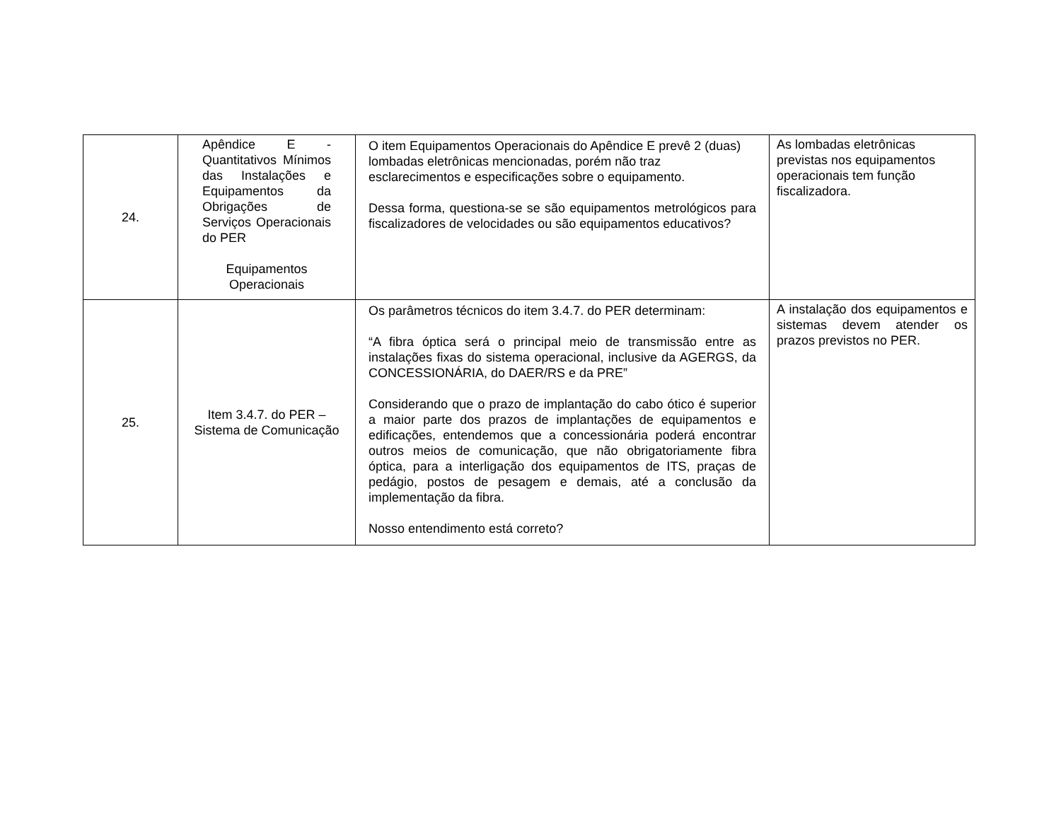| 24. | Apêndice E - Quantitativos Mínimos das Instalações e Equipamentos da Obrigações de Serviços Operacionais do PER Equipamentos Operacionais | O item Equipamentos Operacionais do Apêndice E prevê 2 (duas) lombadas eletrônicas mencionadas, porém não traz esclarecimentos e especificações sobre o equipamento. Dessa forma, questiona-se se são equipamentos metrológicos para fiscalizadores de velocidades ou são equipamentos educativos? | As lombadas eletrônicas previstas nos equipamentos operacionais tem função fiscalizadora. |
| 25. | Item 3.4.7. do PER – Sistema de Comunicação | Os parâmetros técnicos do item 3.4.7. do PER determinam: “A fibra óptica será o principal meio de transmissão entre as instalações fixas do sistema operacional, inclusive da AGERGS, da CONCESSIONÁRIA, do DAER/RS e da PRE” Considerando que o prazo de implantação do cabo ótico é superior a maior parte dos prazos de implantações de equipamentos e edificações, entendemos que a concessionária poderá encontrar outros meios de comunicação, que não obrigatoriamente fibra óptica, para a interligação dos equipamentos de ITS, praças de pedágio, postos de pesagem e demais, até a conclusão da implementação da fibra. Nosso entendimento está correto? | A instalação dos equipamentos e sistemas devem atender os prazos previstos no PER. |